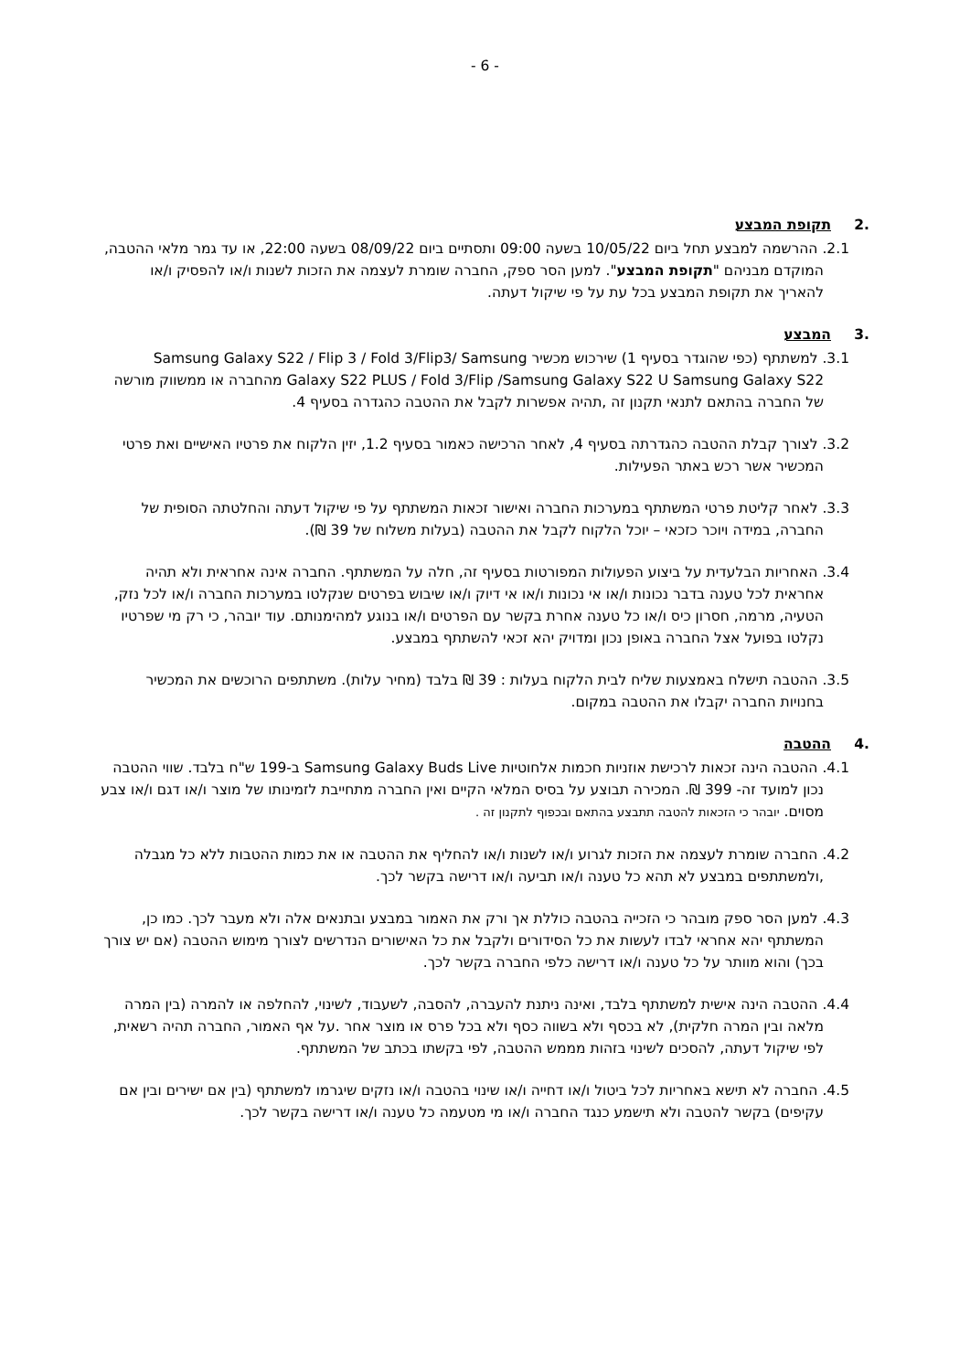- 6 -
.2 תקופת המבצע
2.1. ההרשמה למבצע תחל ביום 10/05/22 בשעה 09:00 ותסתיים ביום 08/09/22 בשעה 22:00, או עד גמר מלאי ההטבה, המוקדם מבניהם "תקופת המבצע". למען הסר ספק, החברה שומרת לעצמה את הזכות לשנות ו/או להפסיק ו/או להאריך את תקופת המבצע בכל עת על פי שיקול דעתה.
.3 המבצע
3.1. למשתתף (כפי שהוגדר בסעיף 1) שירכוש מכשיר Samsung Galaxy S22 / Flip 3 / Fold 3/Flip3/ Samsung Galaxy S22 PLUS / Fold 3/Flip /Samsung Galaxy S22 U Samsung Galaxy S22 מהחברה או ממשווק מורשה של החברה בהתאם לתנאי תקנון זה ,תהיה אפשרות לקבל את ההטבה כהגדרה בסעיף 4.
3.2. לצורך קבלת ההטבה כהגדרתה בסעיף 4, לאחר הרכישה כאמור בסעיף 1.2, יזין הלקוח את פרטיו האישיים ואת פרטי המכשיר אשר רכש באתר הפעילות.
3.3. לאחר קליטת פרטי המשתתף במערכות החברה ואישור זכאות המשתתף על פי שיקול דעתה והחלטתה הסופית של החברה, במידה ויוכר כזכאי – יוכל הלקוח לקבל את ההטבה (בעלות משלוח של 39 ₪).
3.4. האחריות הבלעדית על ביצוע הפעולות המפורטות בסעיף זה, חלה על המשתתף. החברה אינה אחראית ולא תהיה אחראית לכל טענה בדבר נכונות ו/או אי נכונות ו/או אי דיוק ו/או שיבוש בפרטים שנקלטו במערכות החברה ו/או לכל נזק, הטעיה, מרמה, חסרון כיס ו/או כל טענה אחרת בקשר עם הפרטים ו/או בנוגע למהימנותם. עוד יובהר, כי רק מי שפרטיו נקלטו בפועל אצל החברה באופן נכון ומדויק יהא זכאי להשתתף במבצע.
3.5. ההטבה תישלח באמצעות שליח לבית הלקוח בעלות : 39 ₪ בלבד (מחיר עלות). משתתפים הרוכשים את המכשיר בחנויות החברה יקבלו את ההטבה במקום.
.4 ההטבה
4.1. ההטבה הינה זכאות לרכישת אוזניות חכמות אלחוטיות Samsung Galaxy Buds Live ב-199 ש"ח בלבד. שווי ההטבה נכון למועד זה- 399 ₪. המכירה תבוצע על בסיס המלאי הקיים ואין החברה מתחייבת לזמינותו של מוצר ו/או דגם ו/או צבע מסוים. יובהר כי הזכאות להטבה תתבצע בהתאם ובכפוף לתקנון זה .
4.2. החברה שומרת לעצמה את הזכות לגרוע ו/או לשנות ו/או להחליף את ההטבה או את כמות ההטבות ללא כל מגבלה ,ולמשתתפים במבצע לא תהא כל טענה ו/או תביעה ו/או דרישה בקשר לכך.
4.3. למען הסר ספק מובהר כי הזכייה בהטבה כוללת אך ורק את האמור במבצע ובתנאים אלה ולא מעבר לכך. כמו כן, המשתתף יהא אחראי לבדו לעשות את כל הסידורים ולקבל את כל האישורים הנדרשים לצורך מימוש ההטבה (אם יש צורך בכך) והוא מוותר על כל טענה ו/או דרישה כלפי החברה בקשר לכך.
4.4. ההטבה הינה אישית למשתתף בלבד, ואינה ניתנת להעברה, להסבה, לשעבוד, לשינוי, להחלפה או להמרה (בין המרה מלאה ובין המרה חלקית), לא בכסף ולא בשווה כסף ולא בכל פרס או מוצר אחר .על אף האמור, החברה תהיה רשאית, לפי שיקול דעתה, להסכים לשינוי בזהות מממש ההטבה, לפי בקשתו בכתב של המשתתף.
4.5. החברה לא תישא באחריות לכל ביטול ו/או דחייה ו/או שינוי בהטבה ו/או נזקים שיגרמו למשתתף (בין אם ישירים ובין אם עקיפים) בקשר להטבה ולא תישמע כנגד החברה ו/או מי מטעמה כל טענה ו/או דרישה בקשר לכך.